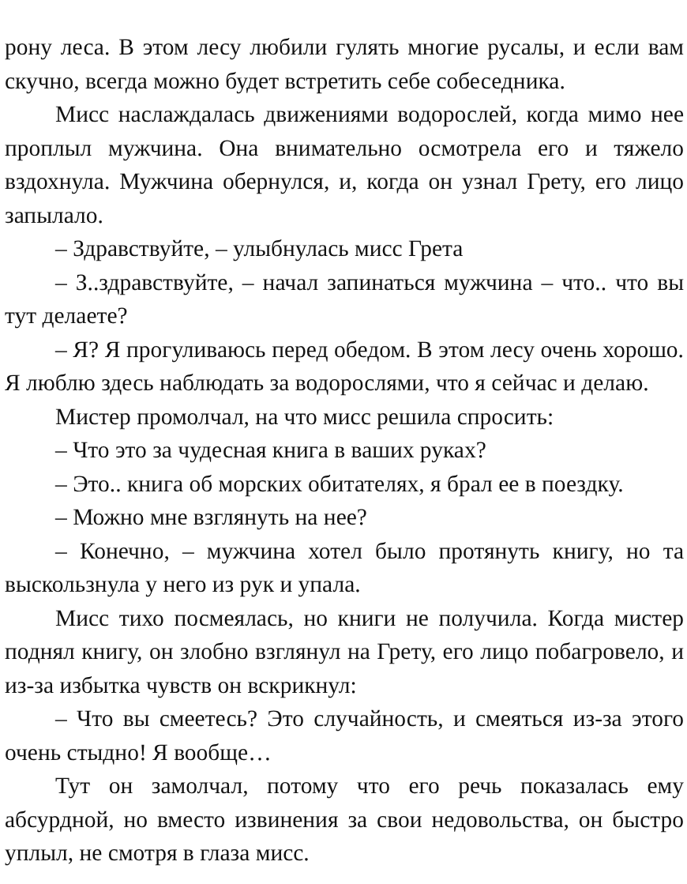рону леса. В этом лесу любили гулять многие русалы, и если вам скучно, всегда можно будет встретить себе собеседника.
Мисс наслаждалась движениями водорослей, когда мимо нее проплыл мужчина. Она внимательно осмотрела его и тяжело вздохнула. Мужчина обернулся, и, когда он узнал Грету, его лицо запылало.
– Здравствуйте, – улыбнулась мисс Грета
– З..здравствуйте, – начал запинаться мужчина – что.. что вы тут делаете?
– Я? Я прогуливаюсь перед обедом. В этом лесу очень хорошо. Я люблю здесь наблюдать за водорослями, что я сейчас и делаю.
Мистер промолчал, на что мисс решила спросить:
– Что это за чудесная книга в ваших руках?
– Это.. книга об морских обитателях, я брал ее в поездку.
– Можно мне взглянуть на нее?
– Конечно, – мужчина хотел было протянуть книгу, но та выскользнула у него из рук и упала.
Мисс тихо посмеялась, но книги не получила. Когда мистер поднял книгу, он злобно взглянул на Грету, его лицо побагровело, и из-за избытка чувств он вскрикнул:
– Что вы смеетесь? Это случайность, и смеяться из-за этого очень стыдно! Я вообще…
Тут он замолчал, потому что его речь показалась ему абсурдной, но вместо извинения за свои недовольства, он быстро уплыл, не смотря в глаза мисс.